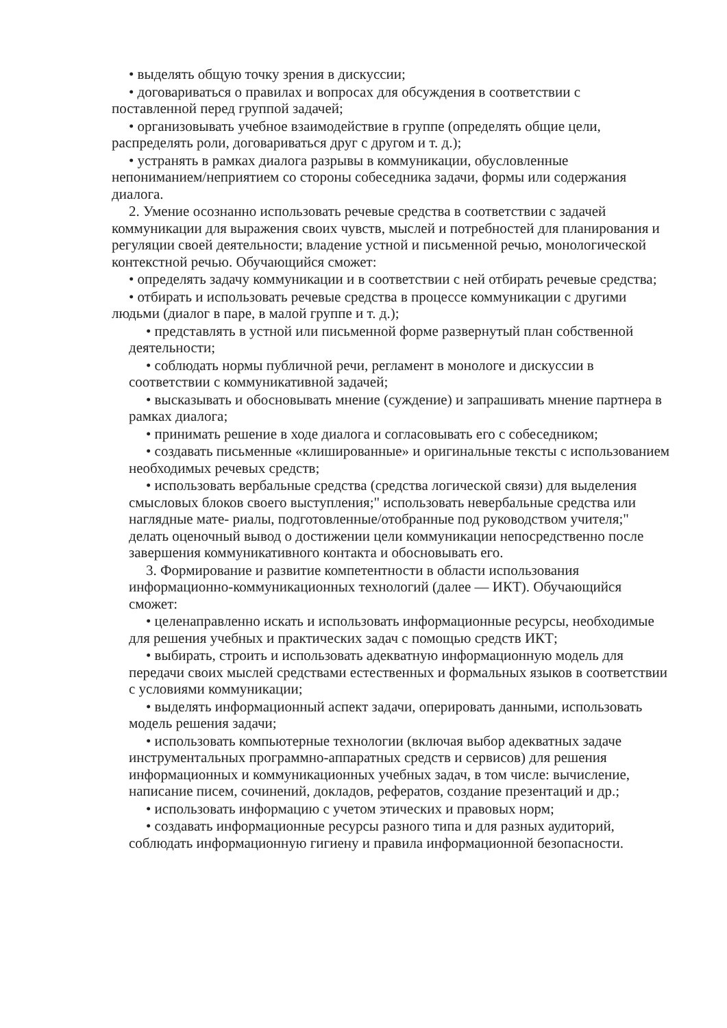• выделять общую точку зрения в дискуссии;
• договариваться о правилах и вопросах для обсуждения в соответствии с поставленной перед группой задачей;
• организовывать учебное взаимодействие в группе (определять общие цели, распределять роли, договариваться друг с другом и т. д.);
• устранять в рамках диалога разрывы в коммуникации, обусловленные непониманием/неприятием со стороны собеседника задачи, формы или содержания диалога.
2. Умение осознанно использовать речевые средства в соответствии с задачей коммуникации для выражения своих чувств, мыслей и потребностей для планирования и регуляции своей деятельности; владение устной и письменной речью, монологической контекстной речью. Обучающийся сможет:
• определять задачу коммуникации и в соответствии с ней отбирать речевые средства;
• отбирать и использовать речевые средства в процессе коммуникации с другими людьми (диалог в паре, в малой группе и т. д.);
• представлять в устной или письменной форме развернутый план собственной деятельности;
• соблюдать нормы публичной речи, регламент в монологе и дискуссии в соответствии с коммуникативной задачей;
• высказывать и обосновывать мнение (суждение) и запрашивать мнение партнера в рамках диалога;
• принимать решение в ходе диалога и согласовывать его с собеседником;
• создавать письменные «клишированные» и оригинальные тексты с использованием необходимых речевых средств;
• использовать вербальные средства (средства логической связи) для выделения смысловых блоков своего выступления;" использовать невербальные средства или наглядные мате- риалы, подготовленные/отобранные под руководством учителя;" делать оценочный вывод о достижении цели коммуникации непосредственно после завершения коммуникативного контакта и обосновывать его.
3. Формирование и развитие компетентности в области использования информационно-коммуникационных технологий (далее — ИКТ). Обучающийся сможет:
• целенаправленно искать и использовать информационные ресурсы, необходимые для решения учебных и практических задач с помощью средств ИКТ;
• выбирать, строить и использовать адекватную информационную модель для передачи своих мыслей средствами естественных и формальных языков в соответствии с условиями коммуникации;
• выделять информационный аспект задачи, оперировать данными, использовать модель решения задачи;
• использовать компьютерные технологии (включая выбор адекватных задаче инструментальных программно-аппаратных средств и сервисов) для решения информационных и коммуникационных учебных задач, в том числе: вычисление, написание писем, сочинений, докладов, рефератов, создание презентаций и др.;
• использовать информацию с учетом этических и правовых норм;
• создавать информационные ресурсы разного типа и для разных аудиторий, соблюдать информационную гигиену и правила информационной безопасности.